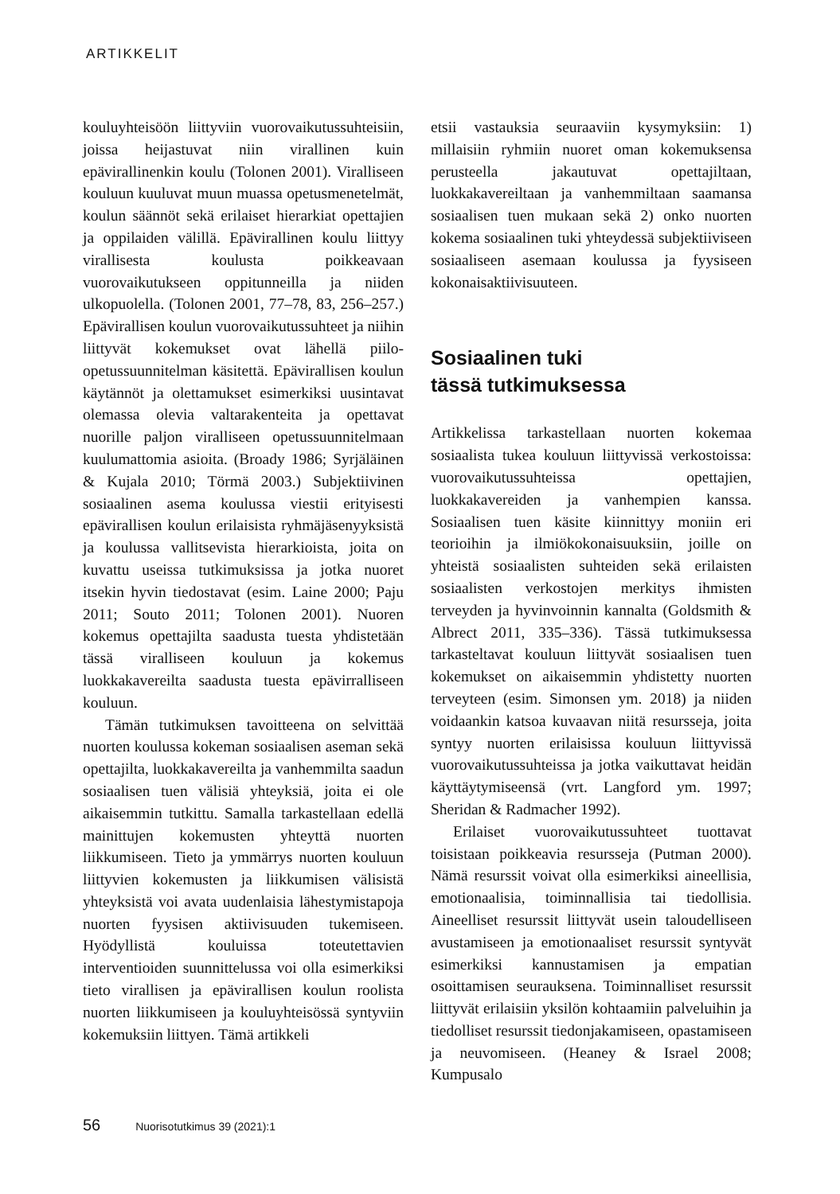ARTIKKELIT
kouluyhteisöön liittyviin vuorovaikutussuhteisiin, joissa heijastuvat niin virallinen kuin epävirallinenkin koulu (Tolonen 2001). Viralliseen kouluun kuuluvat muun muassa opetusmenetelmät, koulun säännöt sekä erilaiset hierarkiat opettajien ja oppilaiden välillä. Epävirallinen koulu liittyy virallisesta koulusta poikkeavaan vuorovaikutukseen oppitunneilla ja niiden ulkopuolella. (Tolonen 2001, 77–78, 83, 256–257.) Epävirallisen koulun vuorovaikutussuhteet ja niihin liittyvät kokemukset ovat lähellä piilo-opetussuunnitelman käsitettä. Epävirallisen koulun käytännöt ja olettamukset esimerkiksi uusintavat olemassa olevia valtarakenteita ja opettavat nuorille paljon viralliseen opetussuunnitelmaan kuulumattomia asioita. (Broady 1986; Syrjäläinen & Kujala 2010; Törmä 2003.) Subjektiivinen sosiaalinen asema koulussa viestii erityisesti epävirallisen koulun erilaisista ryhmäjäsenyyksistä ja koulussa vallitsevista hierarkioista, joita on kuvattu useissa tutkimuksissa ja jotka nuoret itsekin hyvin tiedostavat (esim. Laine 2000; Paju 2011; Souto 2011; Tolonen 2001). Nuoren kokemus opettajilta saadusta tuesta yhdistetään tässä viralliseen kouluun ja kokemus luokkakavereilta saadusta tuesta epävirralliseen kouluun.
Tämän tutkimuksen tavoitteena on selvittää nuorten koulussa kokeman sosiaalisen aseman sekä opettajilta, luokkakavereilta ja vanhemmilta saadun sosiaalisen tuen välisiä yhteyksiä, joita ei ole aikaisemmin tutkittu. Samalla tarkastellaan edellä mainittujen kokemusten yhteyttä nuorten liikkumiseen. Tieto ja ymmärrys nuorten kouluun liittyvien kokemusten ja liikkumisen välisistä yhteyksistä voi avata uudenlaisia lähestymistapoja nuorten fyysisen aktiivisuuden tukemiseen. Hyödyllistä kouluissa toteutettavien interventioiden suunnittelussa voi olla esimerkiksi tieto virallisen ja epävirallisen koulun roolista nuorten liikkumiseen ja kouluyhteisössä syntyviin kokemuksiin liittyen. Tämä artikkeli
etsii vastauksia seuraaviin kysymyksiin: 1) millaisiin ryhmiin nuoret oman kokemuksensa perusteella jakautuvat opettajiltaan, luokkakavereiltaan ja vanhemmiltaan saamansa sosiaalisen tuen mukaan sekä 2) onko nuorten kokema sosiaalinen tuki yhteydessä subjektiiviseen sosiaaliseen asemaan koulussa ja fyysiseen kokonaisaktiivisuuteen.
Sosiaalinen tuki
tässä tutkimuksessa
Artikkelissa tarkastellaan nuorten kokemaa sosiaalista tukea kouluun liittyvissä verkostoissa: vuorovaikutussuhteissa opettajien, luokkakavereiden ja vanhempien kanssa. Sosiaalisen tuen käsite kiinnittyy moniin eri teorioihin ja ilmiökokonaisuuksiin, joille on yhteistä sosiaalisten suhteiden sekä erilaisten sosiaalisten verkostojen merkitys ihmisten terveyden ja hyvinvoinnin kannalta (Goldsmith & Albrect 2011, 335–336). Tässä tutkimuksessa tarkasteltavat kouluun liittyvät sosiaalisen tuen kokemukset on aikaisemmin yhdistetty nuorten terveyteen (esim. Simonsen ym. 2018) ja niiden voidaankin katsoa kuvaavan niitä resursseja, joita syntyy nuorten erilaisissa kouluun liittyvissä vuorovaikutussuhteissa ja jotka vaikuttavat heidän käyttäytymiseensä (vrt. Langford ym. 1997; Sheridan & Radmacher 1992).
Erilaiset vuorovaikutussuhteet tuottavat toisistaan poikkeavia resursseja (Putman 2000). Nämä resurssit voivat olla esimerkiksi aineellisia, emotionaalisia, toiminnallisia tai tiedollisia. Aineelliset resurssit liittyvät usein taloudelliseen avustamiseen ja emotionaaliset resurssit syntyvät esimerkiksi kannustamisen ja empatian osoittamisen seurauksena. Toiminnalliset resurssit liittyvät erilaisiin yksilön kohtaamiin palveluihin ja tiedolliset resurssit tiedonjakamiseen, opastamiseen ja neuvomiseen. (Heaney & Israel 2008; Kumpusalo
56 Nuorisotutkimus 39 (2021):1